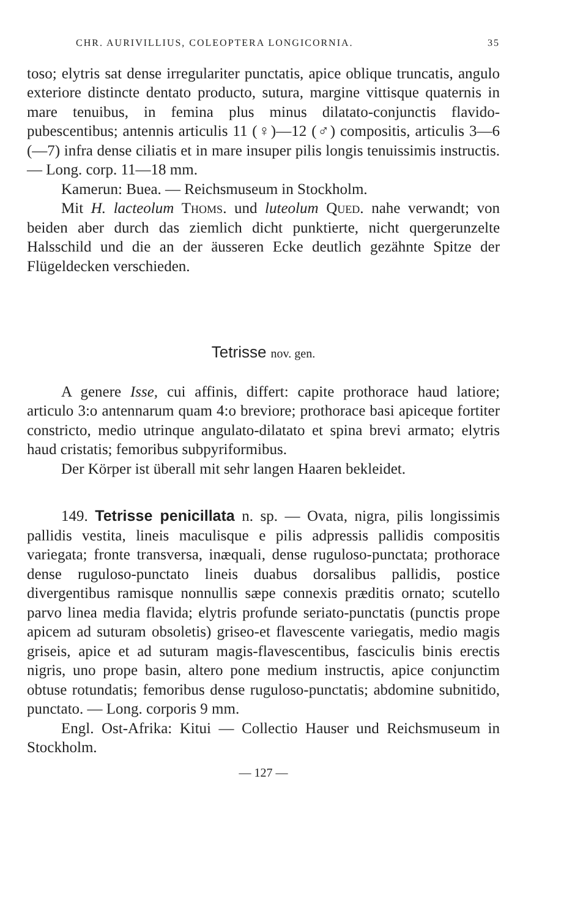CHR. AURIVILLIUS, COLEOPTERA LONGICORNIA. 35
toso; elytris sat dense irregulariter punctatis, apice oblique truncatis, angulo exteriore distincte dentato producto, sutura, margine vittisque quaternis in mare tenuibus, in femina plus minus dilatato-conjunctis flavido-pubescentibus; antennis articulis 11 (♀)—12 (♂) compositis, articulis 3—6 (—7) infra dense ciliatis et in mare insuper pilis longis tenuissimis instructis. — Long. corp. 11—18 mm.
Kamerun: Buea. — Reichsmuseum in Stockholm.
Mit H. lacteolum Thoms. und luteolum Qued. nahe verwandt; von beiden aber durch das ziemlich dicht punktierte, nicht quergerunzelte Halsschild und die an der äusseren Ecke deutlich gezähnte Spitze der Flügeldecken verschieden.
Tetrisse nov. gen.
A genere Isse, cui affinis, differt: capite prothorace haud latiore; articulo 3:o antennarum quam 4:o breviore; prothorace basi apiceque fortiter constricto, medio utrinque angulato-dilatato et spina brevi armato; elytris haud cristatis; femoribus subpyriformibus.
Der Körper ist überall mit sehr langen Haaren bekleidet.
149. Tetrisse penicillata n. sp. — Ovata, nigra, pilis longissimis pallidis vestita, lineis maculisque e pilis adpressis pallidis compositis variegata; fronte transversa, inæquali, dense ruguloso-punctata; prothorace dense ruguloso-punctato lineis duabus dorsalibus pallidis, postice divergentibus ramisque nonnullis sæpe connexis præditis ornato; scutello parvo linea media flavida; elytris profunde seriato-punctatis (punctis prope apicem ad suturam obsoletis) griseo-et flavescente variegatis, medio magis griseis, apice et ad suturam magis-flavescentibus, fasciculis binis erectis nigris, uno prope basin, altero pone medium instructis, apice conjunctim obtuse rotundatis; femoribus dense ruguloso-punctatis; abdomine subnitido, punctato. — Long. corporis 9 mm.
Engl. Ost-Afrika: Kitui — Collectio Hauser und Reichsmuseum in Stockholm.
— 127 —